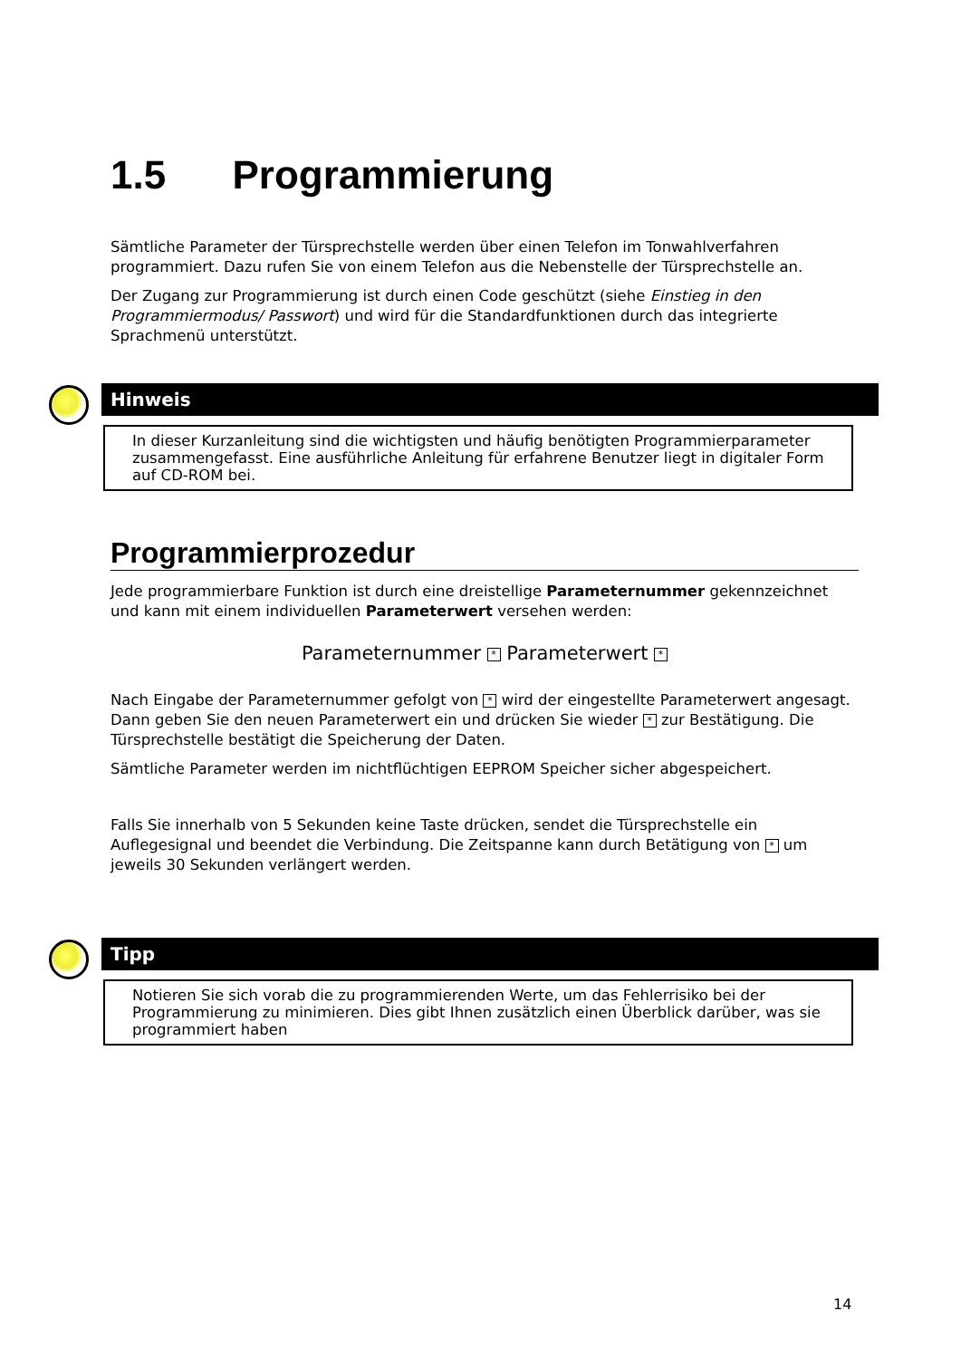1.5 Programmierung
Sämtliche Parameter der Türsprechstelle werden über einen Telefon im Tonwahlverfahren programmiert. Dazu rufen Sie von einem Telefon aus die Nebenstelle der Türsprechstelle an.
Der Zugang zur Programmierung ist durch einen Code geschützt (siehe Einstieg in den Programmiermodus/ Passwort) und wird für die Standardfunktionen durch das integrierte Sprachmenü unterstützt.
Hinweis
In dieser Kurzanleitung sind die wichtigsten und häufig benötigten Programmierparameter zusammengefasst. Eine ausführliche Anleitung für erfahrene Benutzer liegt in digitaler Form auf CD-ROM bei.
Programmierprozedur
Jede programmierbare Funktion ist durch eine dreistellige Parameternummer gekennzeichnet und kann mit einem individuellen Parameterwert versehen werden:
Parameternummer * Parameterwert *
Nach Eingabe der Parameternummer gefolgt von * wird der eingestellte Parameterwert angesagt. Dann geben Sie den neuen Parameterwert ein und drücken Sie wieder * zur Bestätigung. Die Türsprechstelle bestätigt die Speicherung der Daten.
Sämtliche Parameter werden im nichtflüchtigen EEPROM Speicher sicher abgespeichert.
Falls Sie innerhalb von 5 Sekunden keine Taste drücken, sendet die Türsprechstelle ein Auflegesignal und beendet die Verbindung. Die Zeitspanne kann durch Betätigung von * um jeweils 30 Sekunden verlängert werden.
Tipp
Notieren Sie sich vorab die zu programmierenden Werte, um das Fehlerrisiko bei der Programmierung zu minimieren. Dies gibt Ihnen zusätzlich einen Überblick darüber, was sie programmiert haben
14